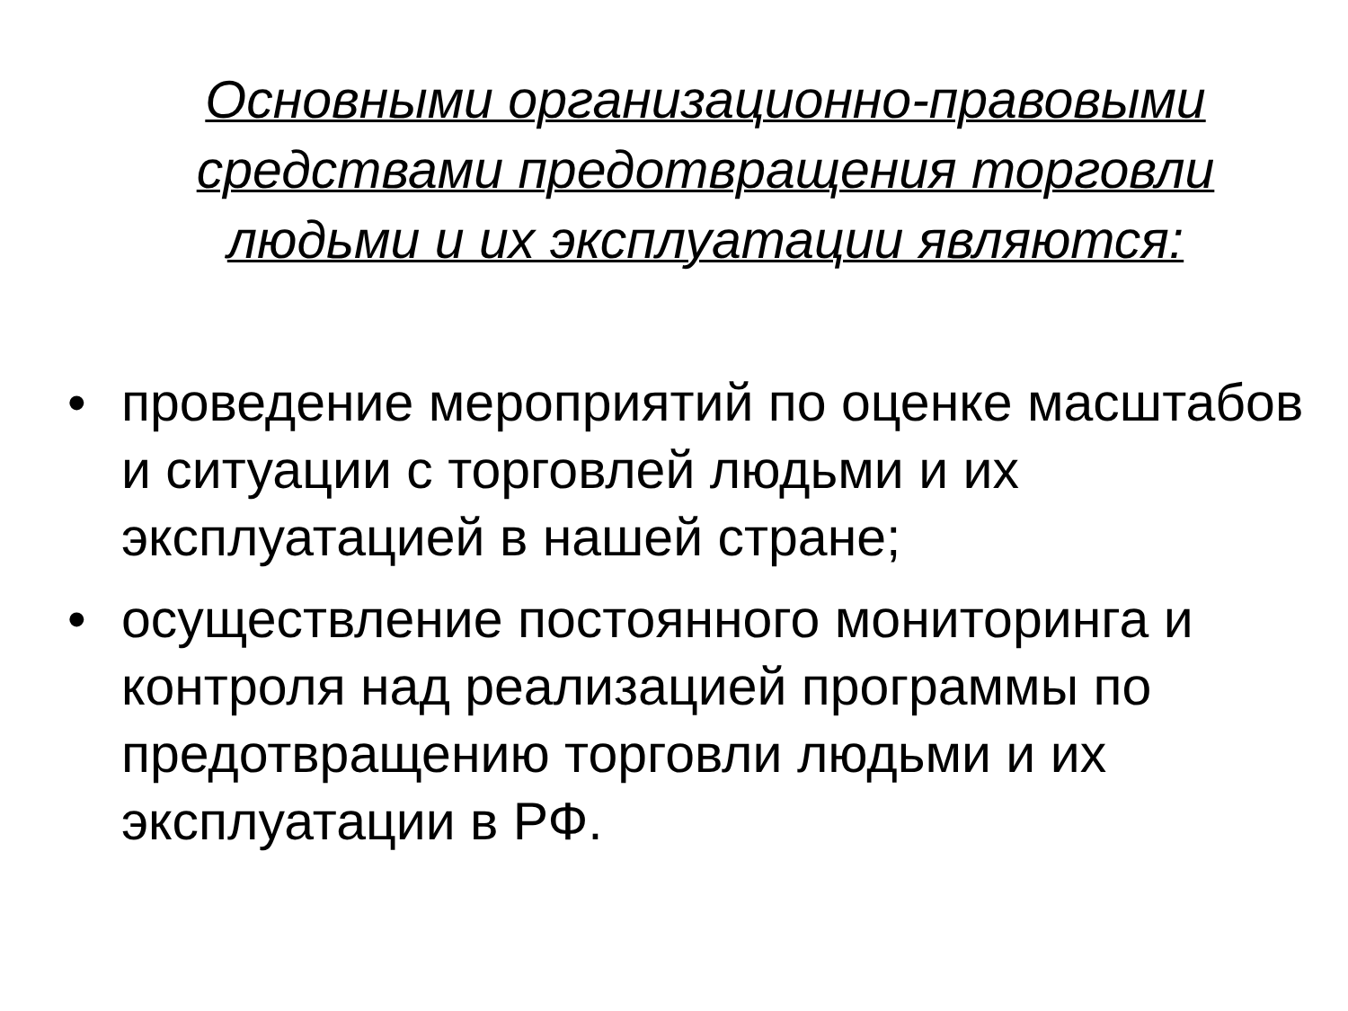Основными организационно-правовыми средствами предотвращения торговли людьми и их эксплуатации являются:
• проведение мероприятий по оценке масштабов и ситуации с торговлей людьми и их эксплуатацией в нашей стране;
• осуществление постоянного мониторинга и контроля над реализацией программы по предотвращению торговли людьми и их эксплуатации в РФ.